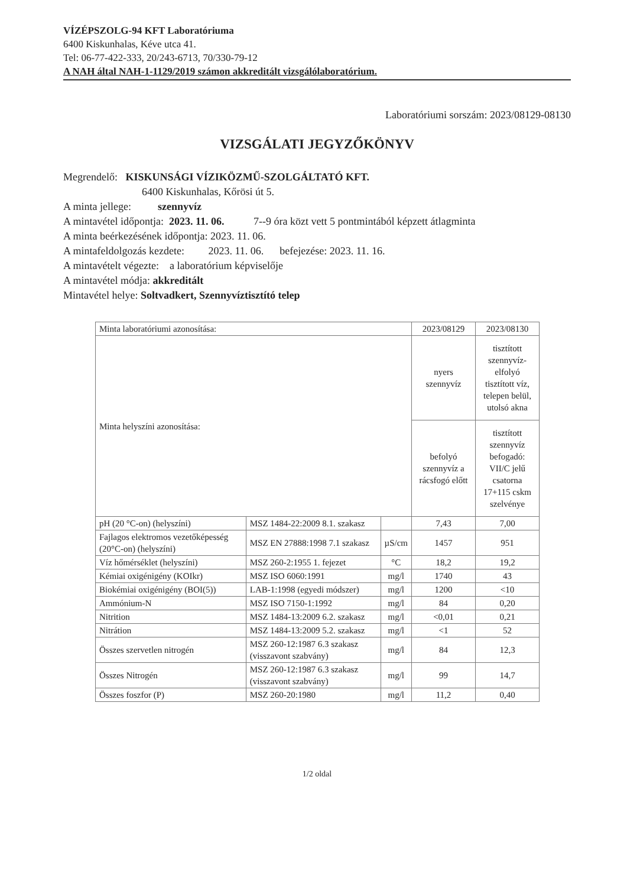VÍZÉPSZOLG-94 KFT Laboratóriuma
6400 Kiskunhalas, Kéve utca 41.
Tel: 06-77-422-333, 20/243-6713, 70/330-79-12
A NAH által NAH-1-1129/2019 számon akkreditált vizsgálólaboratórium.
Laboratóriumi sorszám: 2023/08129-08130
VIZSGÁLATI JEGYZŐKÖNYV
Megrendelő: KISKUNSÁGI VÍZIKÖZMŰ-SZOLGÁLTATÓ KFT.
6400 Kiskunhalas, Kőrösi út 5.
A minta jellege: szennyvíz
A mintavétel időpontja: 2023. 11. 06. 7--9 óra közt vett 5 pontmintából képzett átlagminta
A minta beérkezésének időpontja: 2023. 11. 06.
A mintafeldolgozás kezdete: 2023. 11. 06. befejezése: 2023. 11. 16.
A mintavételt végezte: a laboratórium képviselője
A mintavétel módja: akkreditált
Mintavétel helye: Soltvadkert, Szennyvíztisztító telep
| Minta laboratóriumi azonosítása: | | | 2023/08129 | 2023/08130 |
| Minta helyszíni azonosítása: | | | nyers szennyvíz | tisztított szennyvíz-elfolyó tisztított víz, telepen belül, utolsó akna |
| | | | befolyó szennyvíz a rácsfogó előtt | tisztított szennyvíz befogadó: VII/C jelű csatorna 17+115 cskm szelvénye |
| pH (20 °C-on) (helyszíni) | MSZ 1484-22:2009 8.1. szakasz | | 7,43 | 7,00 |
| Fajlagos elektromos vezetőképesség (20°C-on) (helyszíni) | MSZ EN 27888:1998 7.1 szakasz | µS/cm | 1457 | 951 |
| Víz hőmérséklet (helyszíni) | MSZ 260-2:1955 1. fejezet | °C | 18,2 | 19,2 |
| Kémiai oxigénigény (KOIkr) | MSZ ISO 6060:1991 | mg/l | 1740 | 43 |
| Biokémiai oxigénigény (BOI(5)) | LAB-1:1998 (egyedi módszer) | mg/l | 1200 | <10 |
| Ammónium-N | MSZ ISO 7150-1:1992 | mg/l | 84 | 0,20 |
| Nitrition | MSZ 1484-13:2009 6.2. szakasz | mg/l | <0,01 | 0,21 |
| Nitrátion | MSZ 1484-13:2009 5.2. szakasz | mg/l | <1 | 52 |
| Összes szervetlen nitrogén | MSZ 260-12:1987 6.3 szakasz (visszavont szabvány) | mg/l | 84 | 12,3 |
| Összes Nitrogén | MSZ 260-12:1987 6.3 szakasz (visszavont szabvány) | mg/l | 99 | 14,7 |
| Összes foszfor (P) | MSZ 260-20:1980 | mg/l | 11,2 | 0,40 |
1/2 oldal